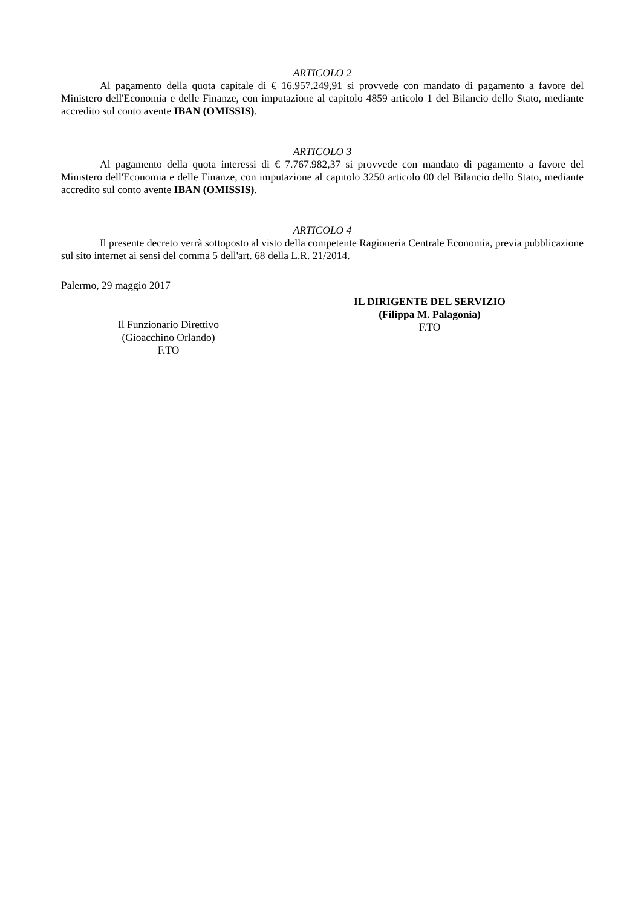ARTICOLO 2
Al pagamento della quota capitale di € 16.957.249,91 si provvede con mandato di pagamento a favore del Ministero dell'Economia e delle Finanze, con imputazione al capitolo 4859 articolo 1 del Bilancio dello Stato, mediante accredito sul conto avente IBAN (OMISSIS).
ARTICOLO 3
Al pagamento della quota interessi di € 7.767.982,37 si provvede con mandato di pagamento a favore del Ministero dell'Economia e delle Finanze, con imputazione al capitolo 3250 articolo 00 del Bilancio dello Stato, mediante accredito sul conto avente IBAN (OMISSIS).
ARTICOLO 4
Il presente decreto verrà sottoposto al visto della competente Ragioneria Centrale Economia, previa pubblicazione sul sito internet ai sensi del comma 5 dell'art. 68 della L.R. 21/2014.
Palermo, 29 maggio 2017
Il Funzionario Direttivo
(Gioacchino Orlando)
F.TO
IL DIRIGENTE DEL SERVIZIO
(Filippa M. Palagonia)
F.TO